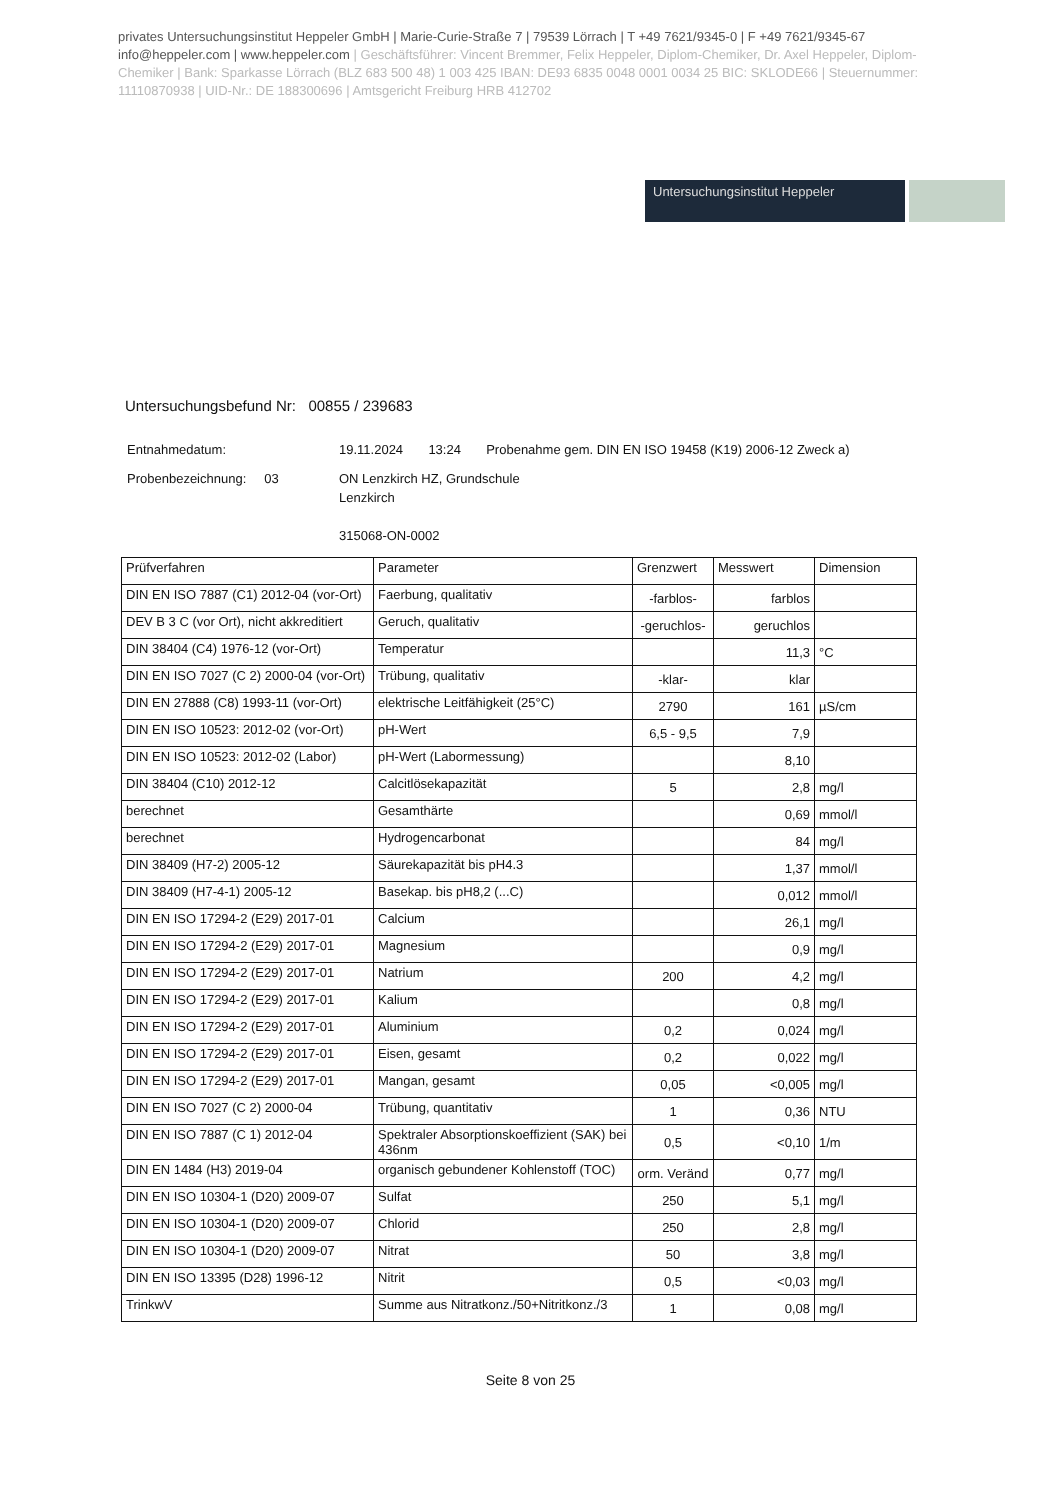privates Untersuchungsinstitut Heppeler GmbH | Marie-Curie-Straße 7 | 79539 Lörrach | T +49 7621/9345-0 | F +49 7621/9345-67 info@heppeler.com | www.heppeler.com | Geschäftsführer: Vincent Bremmer, Felix Heppeler, Diplom-Chemiker, Dr. Axel Heppeler, Diplom-Chemiker | Bank: Sparkasse Lörrach (BLZ 683 500 48) 1 003 425 IBAN: DE93 6835 0048 0001 0034 25 BIC: SKLODE66 | Steuernummer: 11110870938 | UID-Nr.: DE 188300696 | Amtsgericht Freiburg HRB 412702
Untersuchungsinstitut Heppeler
Untersuchungsbefund Nr: 00855 / 239683
| Entnahmedatum: | 19.11.2024 13:24 Probenahme gem. DIN EN ISO 19458 (K19) 2006-12 Zweck a) |
| Probenbezeichnung: 03 | ON Lenzkirch HZ, Grundschule Lenzkirch 315068-ON-0002 |
| Prüfverfahren | Parameter | Grenzwert | Messwert | Dimension |
| --- | --- | --- | --- | --- |
| DIN EN ISO 7887 (C1) 2012-04 (vor-Ort) | Faerbung, qualitativ | -farblos- | farblos | |
| DEV B 3 C (vor Ort), nicht akkreditiert | Geruch, qualitativ | -geruchlos- | geruchlos | |
| DIN 38404 (C4) 1976-12 (vor-Ort) | Temperatur | | 11,3 | °C |
| DIN EN ISO 7027 (C 2) 2000-04 (vor-Ort) | Trübung, qualitativ | -klar- | klar | |
| DIN EN 27888 (C8) 1993-11 (vor-Ort) | elektrische Leitfähigkeit (25°C) | 2790 | 161 | µS/cm |
| DIN EN ISO 10523: 2012-02 (vor-Ort) | pH-Wert | 6,5 - 9,5 | 7,9 | |
| DIN EN ISO 10523: 2012-02 (Labor) | pH-Wert (Labormessung) | | 8,10 | |
| DIN 38404 (C10) 2012-12 | Calcitlösekapazität | 5 | 2,8 | mg/l |
| berechnet | Gesamthärte | | 0,69 | mmol/l |
| berechnet | Hydrogencarbonat | | 84 | mg/l |
| DIN 38409 (H7-2) 2005-12 | Säurekapazität bis pH4.3 | | 1,37 | mmol/l |
| DIN 38409 (H7-4-1) 2005-12 | Basekap. bis pH8,2 (...C) | | 0,012 | mmol/l |
| DIN EN ISO 17294-2 (E29) 2017-01 | Calcium | | 26,1 | mg/l |
| DIN EN ISO 17294-2 (E29) 2017-01 | Magnesium | | 0,9 | mg/l |
| DIN EN ISO 17294-2 (E29) 2017-01 | Natrium | 200 | 4,2 | mg/l |
| DIN EN ISO 17294-2 (E29) 2017-01 | Kalium | | 0,8 | mg/l |
| DIN EN ISO 17294-2 (E29) 2017-01 | Aluminium | 0,2 | 0,024 | mg/l |
| DIN EN ISO 17294-2 (E29) 2017-01 | Eisen, gesamt | 0,2 | 0,022 | mg/l |
| DIN EN ISO 17294-2 (E29) 2017-01 | Mangan, gesamt | 0,05 | <0,005 | mg/l |
| DIN EN ISO 7027 (C 2) 2000-04 | Trübung, quantitativ | 1 | 0,36 | NTU |
| DIN EN ISO 7887 (C 1) 2012-04 | Spektraler Absorptionskoeffizient (SAK) bei 436nm | 0,5 | <0,10 | 1/m |
| DIN EN 1484 (H3) 2019-04 | organisch gebundener Kohlenstoff (TOC) | orm. Veränd | 0,77 | mg/l |
| DIN EN ISO 10304-1 (D20) 2009-07 | Sulfat | 250 | 5,1 | mg/l |
| DIN EN ISO 10304-1 (D20) 2009-07 | Chlorid | 250 | 2,8 | mg/l |
| DIN EN ISO 10304-1 (D20) 2009-07 | Nitrat | 50 | 3,8 | mg/l |
| DIN EN ISO 13395 (D28) 1996-12 | Nitrit | 0,5 | <0,03 | mg/l |
| TrinkwV | Summe aus Nitratkonz./50+Nitritkonz./3 | 1 | 0,08 | mg/l |
Seite 8 von 25